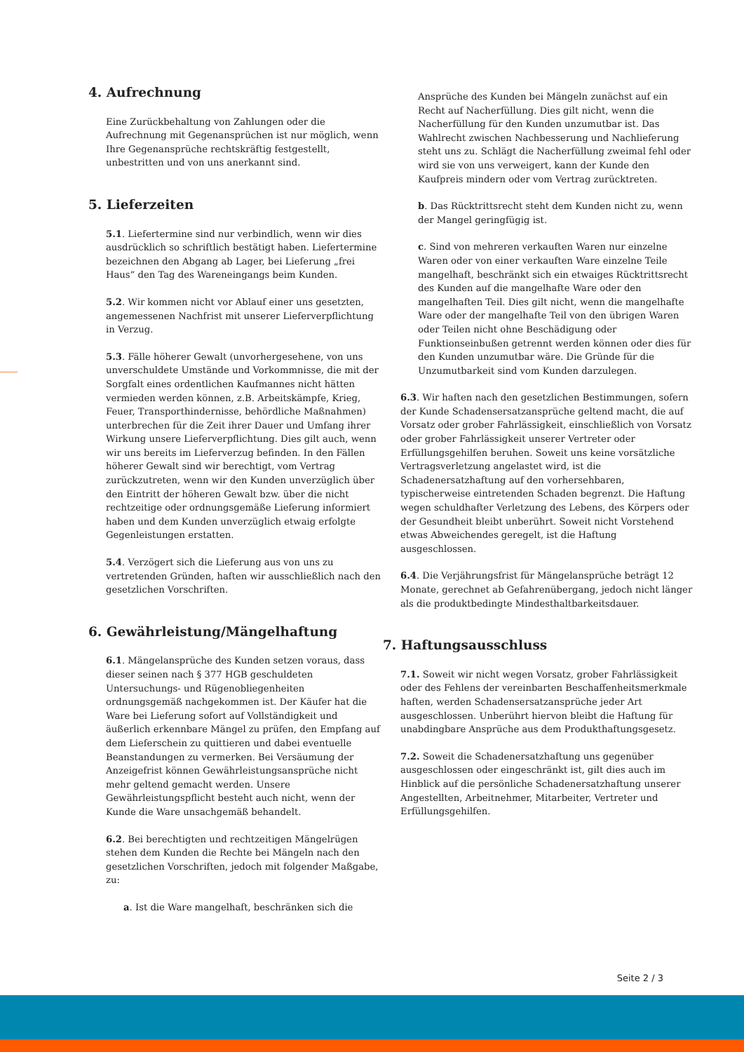4. Aufrechnung
Eine Zurückbehaltung von Zahlungen oder die Aufrechnung mit Gegenansprüchen ist nur möglich, wenn Ihre Gegenansprüche rechtskräftig festgestellt, unbestritten und von uns anerkannt sind.
5. Lieferzeiten
5.1. Liefertermine sind nur verbindlich, wenn wir dies ausdrücklich so schriftlich bestätigt haben. Liefertermine bezeichnen den Abgang ab Lager, bei Lieferung „frei Haus“ den Tag des Wareneingangs beim Kunden.
5.2. Wir kommen nicht vor Ablauf einer uns gesetzten, angemessenen Nachfrist mit unserer Lieferverpflichtung in Verzug.
5.3. Fälle höherer Gewalt (unvorhergesehene, von uns unverschuldete Umstände und Vorkommnisse, die mit der Sorgfalt eines ordentlichen Kaufmannes nicht hätten vermieden werden können, z.B. Arbeitskämpfe, Krieg, Feuer, Transporthindernisse, behördliche Maßnahmen) unterbrechen für die Zeit ihrer Dauer und Umfang ihrer Wirkung unsere Lieferverpflichtung. Dies gilt auch, wenn wir uns bereits im Lieferverzug befinden. In den Fällen höherer Gewalt sind wir berechtigt, vom Vertrag zurückzutreten, wenn wir den Kunden unverzüglich über den Eintritt der höheren Gewalt bzw. über die nicht rechtzeitige oder ordnungsgemäße Lieferung informiert haben und dem Kunden unverzüglich etwaig erfolgte Gegenleistungen erstatten.
5.4. Verzögert sich die Lieferung aus von uns zu vertretenden Gründen, haften wir ausschließlich nach den gesetzlichen Vorschriften.
6. Gewährleistung/Mängelhaftung
6.1. Mängelansprüche des Kunden setzen voraus, dass dieser seinen nach § 377 HGB geschuldeten Untersuchungs- und Rügenobliegenheiten ordnungsgemäß nachgekommen ist. Der Käufer hat die Ware bei Lieferung sofort auf Vollständigkeit und äußerlich erkennbare Mängel zu prüfen, den Empfang auf dem Lieferschein zu quittieren und dabei eventuelle Beanstandungen zu vermerken. Bei Versäumung der Anzeigefrist können Gewährleistungsansprüche nicht mehr geltend gemacht werden. Unsere Gewährleistungspflicht besteht auch nicht, wenn der Kunde die Ware unsachgemäß behandelt.
6.2. Bei berechtigten und rechtzeitigen Mängelrügen stehen dem Kunden die Rechte bei Mängeln nach den gesetzlichen Vorschriften, jedoch mit folgender Maßgabe, zu:
a. Ist die Ware mangelhaft, beschränken sich die
Ansprüche des Kunden bei Mängeln zunächst auf ein Recht auf Nacherfüllung. Dies gilt nicht, wenn die Nacherfüllung für den Kunden unzumutbar ist. Das Wahlrecht zwischen Nachbesserung und Nachlieferung steht uns zu. Schlägt die Nacherfüllung zweimal fehl oder wird sie von uns verweigert, kann der Kunde den Kaufpreis mindern oder vom Vertrag zurücktreten.
b. Das Rücktrittsrecht steht dem Kunden nicht zu, wenn der Mangel geringfügig ist.
c. Sind von mehreren verkauften Waren nur einzelne Waren oder von einer verkauften Ware einzelne Teile mangelhaft, beschränkt sich ein etwaiges Rücktrittsrecht des Kunden auf die mangelhafte Ware oder den mangelhaften Teil. Dies gilt nicht, wenn die mangelhafte Ware oder der mangelhafte Teil von den übrigen Waren oder Teilen nicht ohne Beschädigung oder Funktionseinbußen getrennt werden können oder dies für den Kunden unzumutbar wäre. Die Gründe für die Unzumutbarkeit sind vom Kunden darzulegen.
6.3. Wir haften nach den gesetzlichen Bestimmungen, sofern der Kunde Schadensersatzansprüche geltend macht, die auf Vorsatz oder grober Fahrlässigkeit, einschließlich von Vorsatz oder grober Fahrlässigkeit unserer Vertreter oder Erfüllungsgehilfen beruhen. Soweit uns keine vorsätzliche Vertragsverletzung angelastet wird, ist die Schadenersatzhaftung auf den vorhersehbaren, typischerweise eintretenden Schaden begrenzt. Die Haftung wegen schuldhafter Verletzung des Lebens, des Körpers oder der Gesundheit bleibt unberührt. Soweit nicht Vorstehend etwas Abweichendes geregelt, ist die Haftung ausgeschlossen.
6.4. Die Verjährungsfrist für Mängelansprüche beträgt 12 Monate, gerechnet ab Gefahrenübergang, jedoch nicht länger als die produktbedingte Mindesthaltbarkeitsdauer.
7. Haftungsausschluss
7.1. Soweit wir nicht wegen Vorsatz, grober Fahrlässigkeit oder des Fehlens der vereinbarten Beschaffenheitsmerkmale haften, werden Schadensersatzansprüche jeder Art ausgeschlossen. Unberührt hiervon bleibt die Haftung für unabdingbare Ansprüche aus dem Produkthaftungsgesetz.
7.2. Soweit die Schadenersatzhaftung uns gegenüber ausgeschlossen oder eingeschränkt ist, gilt dies auch im Hinblick auf die persönliche Schadenersatzhaftung unserer Angestellten, Arbeitnehmer, Mitarbeiter, Vertreter und Erfüllungsgehilfen.
Seite 2 / 3